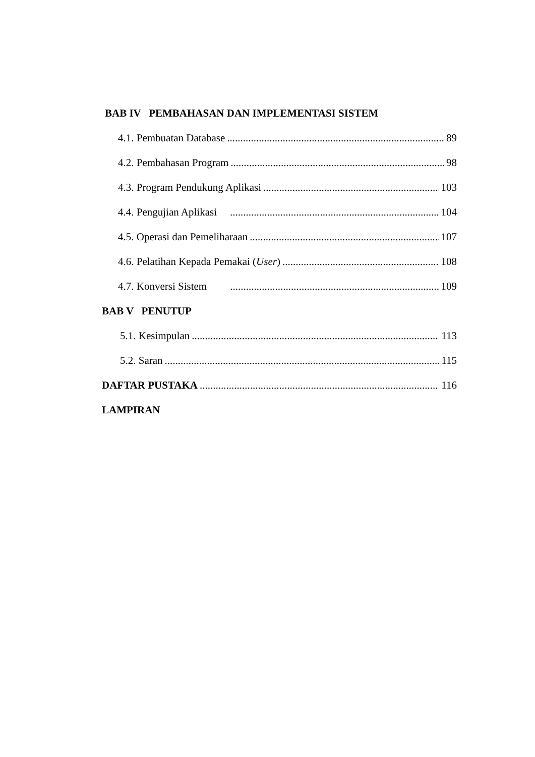BAB IV PEMBAHASAN DAN IMPLEMENTASI SISTEM
4.1. Pembuatan Database 89
4.2. Pembahasan Program 98
4.3. Program Pendukung Aplikasi 103
4.4. Pengujian Aplikasi 104
4.5. Operasi dan Pemeliharaan 107
4.6. Pelatihan Kepada Pemakai (User) 108
4.7. Konversi Sistem 109
BAB V PENUTUP
5.1. Kesimpulan 113
5.2. Saran 115
DAFTAR PUSTAKA 116
LAMPIRAN